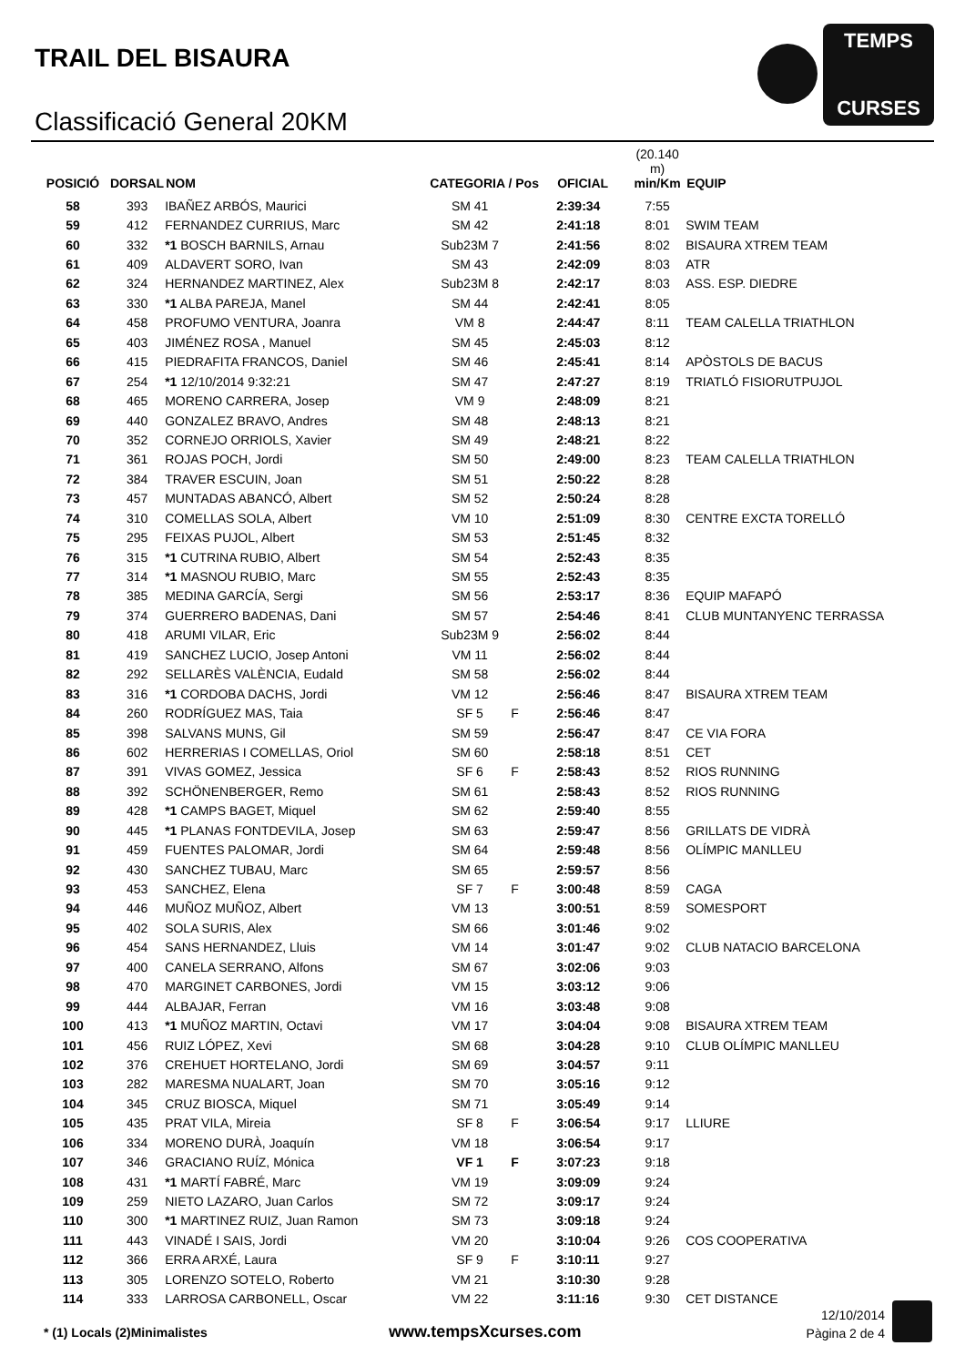TRAIL DEL BISAURA
Classificació General 20KM
TEMPS
CURSES
| POSICIÓ | DORSAL | NOM | CATEGORIA / Pos | | OFICIAL | (20.140 m) min/Km | EQUIP |
| --- | --- | --- | --- | --- | --- | --- | --- |
| 58 | 393 | IBAÑEZ ARBÓS, Maurici | SM 41 | | 2:39:34 | 7:55 | |
| 59 | 412 | FERNANDEZ CURRIUS, Marc | SM 42 | | 2:41:18 | 8:01 | SWIM TEAM |
| 60 | 332 | *1 BOSCH BARNILS, Arnau | Sub23M 7 | | 2:41:56 | 8:02 | BISAURA XTREM TEAM |
| 61 | 409 | ALDAVERT SORO, Ivan | SM 43 | | 2:42:09 | 8:03 | ATR |
| 62 | 324 | HERNANDEZ MARTINEZ, Alex | Sub23M 8 | | 2:42:17 | 8:03 | ASS. ESP. DIEDRE |
| 63 | 330 | *1 ALBA PAREJA, Manel | SM 44 | | 2:42:41 | 8:05 | |
| 64 | 458 | PROFUMO VENTURA, Joanra | VM 8 | | 2:44:47 | 8:11 | TEAM CALELLA TRIATHLON |
| 65 | 403 | JIMÉNEZ ROSA , Manuel | SM 45 | | 2:45:03 | 8:12 | |
| 66 | 415 | PIEDRAFITA FRANCOS, Daniel | SM 46 | | 2:45:41 | 8:14 | APÒSTOLS DE BACUS |
| 67 | 254 | *1 12/10/2014 9:32:21 | SM 47 | | 2:47:27 | 8:19 | TRIATLÓ FISIORUTPUJOL |
| 68 | 465 | MORENO CARRERA, Josep | VM 9 | | 2:48:09 | 8:21 | |
| 69 | 440 | GONZALEZ BRAVO, Andres | SM 48 | | 2:48:13 | 8:21 | |
| 70 | 352 | CORNEJO ORRIOLS, Xavier | SM 49 | | 2:48:21 | 8:22 | |
| 71 | 361 | ROJAS POCH, Jordi | SM 50 | | 2:49:00 | 8:23 | TEAM CALELLA TRIATHLON |
| 72 | 384 | TRAVER ESCUIN, Joan | SM 51 | | 2:50:22 | 8:28 | |
| 73 | 457 | MUNTADAS ABANCÓ, Albert | SM 52 | | 2:50:24 | 8:28 | |
| 74 | 310 | COMELLAS SOLA, Albert | VM 10 | | 2:51:09 | 8:30 | CENTRE EXCTA TORELLÓ |
| 75 | 295 | FEIXAS PUJOL, Albert | SM 53 | | 2:51:45 | 8:32 | |
| 76 | 315 | *1 CUTRINA RUBIO, Albert | SM 54 | | 2:52:43 | 8:35 | |
| 77 | 314 | *1 MASNOU RUBIO, Marc | SM 55 | | 2:52:43 | 8:35 | |
| 78 | 385 | MEDINA GARCÍA, Sergi | SM 56 | | 2:53:17 | 8:36 | EQUIP MAFAPÓ |
| 79 | 374 | GUERRERO BADENAS, Dani | SM 57 | | 2:54:46 | 8:41 | CLUB MUNTANYENC TERRASSA |
| 80 | 418 | ARUMI VILAR, Eric | Sub23M 9 | | 2:56:02 | 8:44 | |
| 81 | 419 | SANCHEZ LUCIO, Josep Antoni | VM 11 | | 2:56:02 | 8:44 | |
| 82 | 292 | SELLARÈS VALÈNCIA, Eudald | SM 58 | | 2:56:02 | 8:44 | |
| 83 | 316 | *1 CORDOBA DACHS, Jordi | VM 12 | | 2:56:46 | 8:47 | BISAURA XTREM TEAM |
| 84 | 260 | RODRÍGUEZ MAS, Taia | SF 5 | F | 2:56:46 | 8:47 | |
| 85 | 398 | SALVANS MUNS, Gil | SM 59 | | 2:56:47 | 8:47 | CE VIA FORA |
| 86 | 602 | HERRERIAS I COMELLAS, Oriol | SM 60 | | 2:58:18 | 8:51 | CET |
| 87 | 391 | VIVAS GOMEZ, Jessica | SF 6 | F | 2:58:43 | 8:52 | RIOS RUNNING |
| 88 | 392 | SCHÖNENBERGER, Remo | SM 61 | | 2:58:43 | 8:52 | RIOS RUNNING |
| 89 | 428 | *1 CAMPS BAGET, Miquel | SM 62 | | 2:59:40 | 8:55 | |
| 90 | 445 | *1 PLANAS FONTDEVILA, Josep | SM 63 | | 2:59:47 | 8:56 | GRILLATS DE VIDRÀ |
| 91 | 459 | FUENTES PALOMAR, Jordi | SM 64 | | 2:59:48 | 8:56 | OLÍMPIC MANLLEU |
| 92 | 430 | SANCHEZ TUBAU, Marc | SM 65 | | 2:59:57 | 8:56 | |
| 93 | 453 | SANCHEZ, Elena | SF 7 | F | 3:00:48 | 8:59 | CAGA |
| 94 | 446 | MUÑOZ MUÑOZ, Albert | VM 13 | | 3:00:51 | 8:59 | SOMESPORT |
| 95 | 402 | SOLA SURIS, Alex | SM 66 | | 3:01:46 | 9:02 | |
| 96 | 454 | SANS HERNANDEZ, Lluis | VM 14 | | 3:01:47 | 9:02 | CLUB NATACIO BARCELONA |
| 97 | 400 | CANELA SERRANO, Alfons | SM 67 | | 3:02:06 | 9:03 | |
| 98 | 470 | MARGINET CARBONES, Jordi | VM 15 | | 3:03:12 | 9:06 | |
| 99 | 444 | ALBAJAR, Ferran | VM 16 | | 3:03:48 | 9:08 | |
| 100 | 413 | *1 MUÑOZ MARTIN, Octavi | VM 17 | | 3:04:04 | 9:08 | BISAURA XTREM TEAM |
| 101 | 456 | RUIZ LÓPEZ, Xevi | SM 68 | | 3:04:28 | 9:10 | CLUB OLÍMPIC MANLLEU |
| 102 | 376 | CREHUET HORTELANO, Jordi | SM 69 | | 3:04:57 | 9:11 | |
| 103 | 282 | MARESMA NUALART, Joan | SM 70 | | 3:05:16 | 9:12 | |
| 104 | 345 | CRUZ BIOSCA, Miquel | SM 71 | | 3:05:49 | 9:14 | |
| 105 | 435 | PRAT VILA, Mireia | SF 8 | F | 3:06:54 | 9:17 | LLIURE |
| 106 | 334 | MORENO DURÀ, Joaquín | VM 18 | | 3:06:54 | 9:17 | |
| 107 | 346 | GRACIANO RUÍZ, Mónica | VF 1 | F | 3:07:23 | 9:18 | |
| 108 | 431 | *1 MARTÍ FABRÉ, Marc | VM 19 | | 3:09:09 | 9:24 | |
| 109 | 259 | NIETO LAZARO, Juan Carlos | SM 72 | | 3:09:17 | 9:24 | |
| 110 | 300 | *1 MARTINEZ RUIZ, Juan Ramon | SM 73 | | 3:09:18 | 9:24 | |
| 111 | 443 | VINADÉ I SAIS, Jordi | VM 20 | | 3:10:04 | 9:26 | COS COOPERATIVA |
| 112 | 366 | ERRA ARXÉ, Laura | SF 9 | F | 3:10:11 | 9:27 | |
| 113 | 305 | LORENZO SOTELO, Roberto | VM 21 | | 3:10:30 | 9:28 | |
| 114 | 333 | LARROSA CARBONELL, Oscar | VM 22 | | 3:11:16 | 9:30 | CET DISTANCE |
* (1) Locals (2)Minimalistes www.tempsXcurses.com
12/10/2014
Pàgina 2 de 4